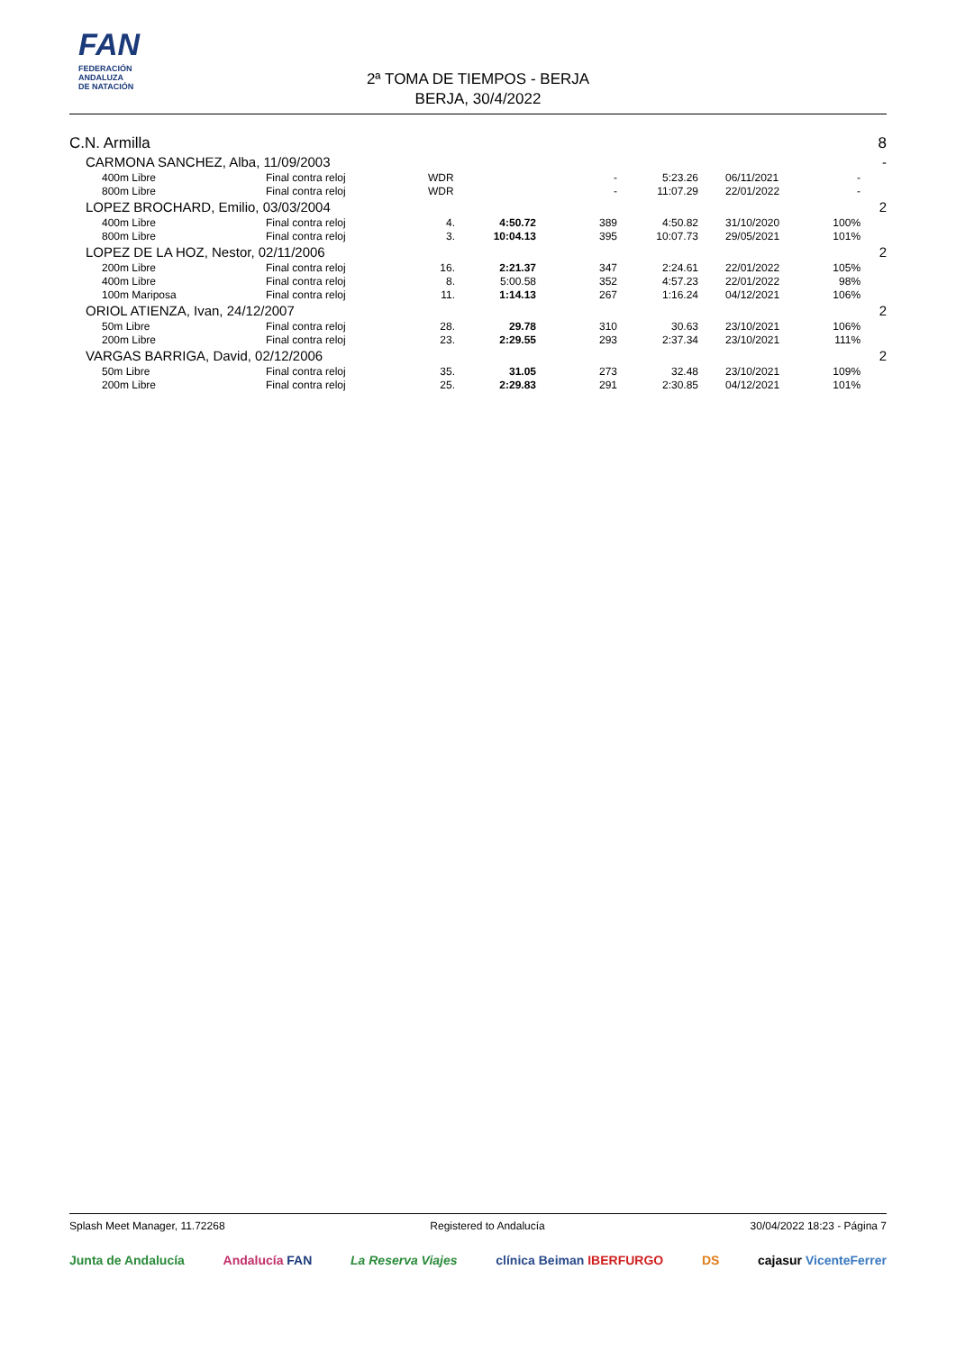FAN
FEDERACIÓN
ANDALUZA
DE NATACIÓN
2ª TOMA DE TIEMPOS - BERJA
BERJA, 30/4/2022
| C.N. Armilla | | | | | | | | | 8 |
| CARMONA SANCHEZ, Alba, 11/09/2003 | | | | | | | | | - |
| | 400m Libre | Final contra reloj | WDR | | - | 5:23.26 | 06/11/2021 | - | |
| | 800m Libre | Final contra reloj | WDR | | - | 11:07.29 | 22/01/2022 | - | |
| LOPEZ BROCHARD, Emilio, 03/03/2004 | | | | | | | | | 2 |
| | 400m Libre | Final contra reloj | 4. | 4:50.72 | 389 | 4:50.82 | 31/10/2020 | 100% | |
| | 800m Libre | Final contra reloj | 3. | 10:04.13 | 395 | 10:07.73 | 29/05/2021 | 101% | |
| LOPEZ DE LA HOZ, Nestor, 02/11/2006 | | | | | | | | | 2 |
| | 200m Libre | Final contra reloj | 16. | 2:21.37 | 347 | 2:24.61 | 22/01/2022 | 105% | |
| | 400m Libre | Final contra reloj | 8. | 5:00.58 | 352 | 4:57.23 | 22/01/2022 | 98% | |
| | 100m Mariposa | Final contra reloj | 11. | 1:14.13 | 267 | 1:16.24 | 04/12/2021 | 106% | |
| ORIOL ATIENZA, Ivan, 24/12/2007 | | | | | | | | | 2 |
| | 50m Libre | Final contra reloj | 28. | 29.78 | 310 | 30.63 | 23/10/2021 | 106% | |
| | 200m Libre | Final contra reloj | 23. | 2:29.55 | 293 | 2:37.34 | 23/10/2021 | 111% | |
| VARGAS BARRIGA, David, 02/12/2006 | | | | | | | | | 2 |
| | 50m Libre | Final contra reloj | 35. | 31.05 | 273 | 32.48 | 23/10/2021 | 109% | |
| | 200m Libre | Final contra reloj | 25. | 2:29.83 | 291 | 2:30.85 | 04/12/2021 | 101% | |
Splash Meet Manager, 11.72268 Registered to Andalucía 30/04/2022 18:23 - Página 7
Junta de Andalucía Andalucía FAN La Reserva Viajes clínica Beiman IBERFURGO DS cajasur VicenteFerrer